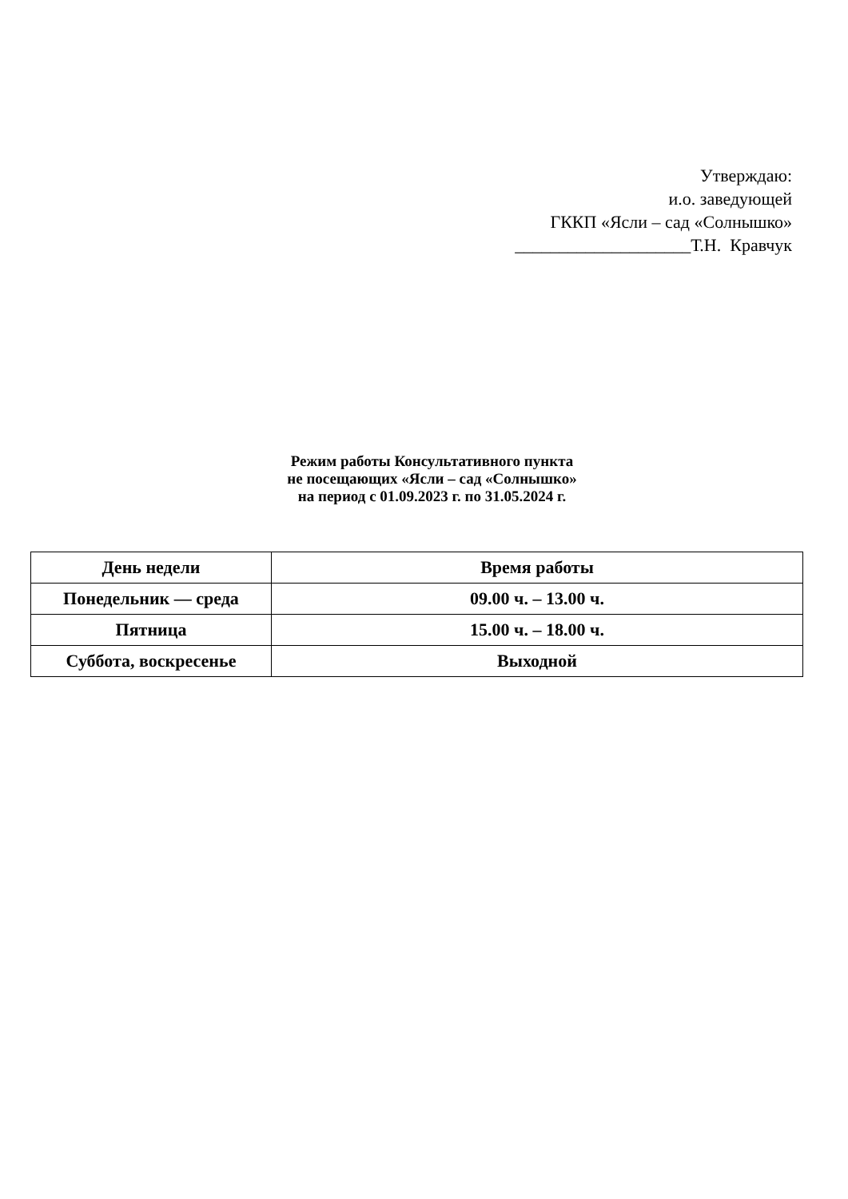Утверждаю:
и.о. заведующей
ГККП «Ясли – сад «Солнышко»
____________________Т.Н. Кравчук
Режим работы Консультативного пункта
не посещающих «Ясли – сад «Солнышко»
на период с 01.09.2023 г. по 31.05.2024 г.
| День недели | Время работы |
| --- | --- |
| Понедельник — среда | 09.00 ч. – 13.00 ч. |
| Пятница | 15.00 ч. – 18.00 ч. |
| Суббота, воскресенье | Выходной |